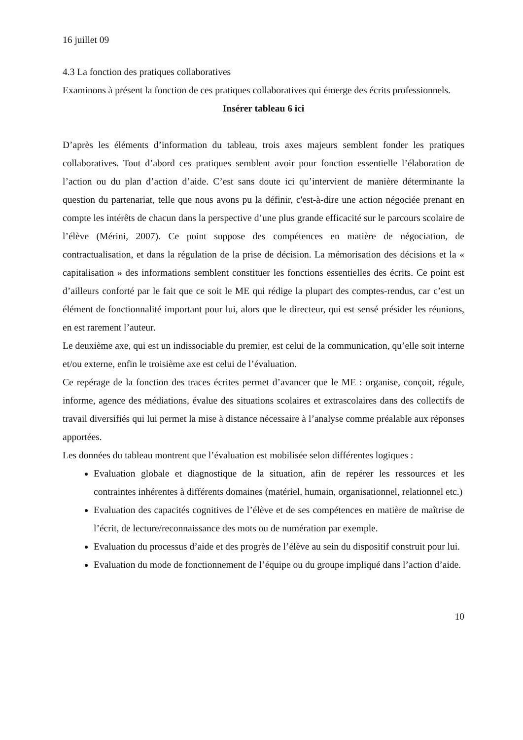16 juillet 09
4.3 La fonction des pratiques collaboratives
Examinons à présent la fonction de ces pratiques collaboratives qui émerge des écrits professionnels.
Insérer tableau 6 ici
D’après les éléments d’information du tableau, trois axes majeurs semblent fonder les pratiques collaboratives. Tout d’abord ces pratiques semblent avoir pour fonction essentielle l’élaboration de l’action ou du plan d’action d’aide. C’est sans doute ici qu’intervient de manière déterminante la question du partenariat, telle que nous avons pu la définir, c'est-à-dire une action négociée prenant en compte les intérêts de chacun dans la perspective d’une plus grande efficacité sur le parcours scolaire de l’élève (Mérini, 2007). Ce point suppose des compétences en matière de négociation, de contractualisation, et dans la régulation de la prise de décision. La mémorisation des décisions et la « capitalisation » des informations semblent constituer les fonctions essentielles des écrits. Ce point est d’ailleurs conforté par le fait que ce soit le ME qui rédige la plupart des comptes-rendus, car c’est un élément de fonctionnalité important pour lui, alors que le directeur, qui est sensé présider les réunions, en est rarement l’auteur.
Le deuxième axe, qui est un indissociable du premier, est celui de la communication, qu’elle soit interne et/ou externe, enfin le troisième axe est celui de l’évaluation.
Ce repérage de la fonction des traces écrites permet d’avancer que le ME : organise, conçoit, régule, informe, agence des médiations, évalue des situations scolaires et extrascolaires dans des collectifs de travail diversifiés qui lui permet la mise à distance nécessaire à l’analyse comme préalable aux réponses apportées.
Les données du tableau montrent que l’évaluation est mobilisée selon différentes logiques :
Evaluation globale et diagnostique de la situation, afin de repérer les ressources et les contraintes inhérentes à différents domaines (matériel, humain, organisationnel, relationnel etc.)
Evaluation des capacités cognitives de l’élève et de ses compétences en matière de maîtrise de l’écrit, de lecture/reconnaissance des mots ou de numération par exemple.
Evaluation du processus d’aide et des progrès de l’élève au sein du dispositif construit pour lui.
Evaluation du mode de fonctionnement de l’équipe ou du groupe impliqué dans l’action d’aide.
10